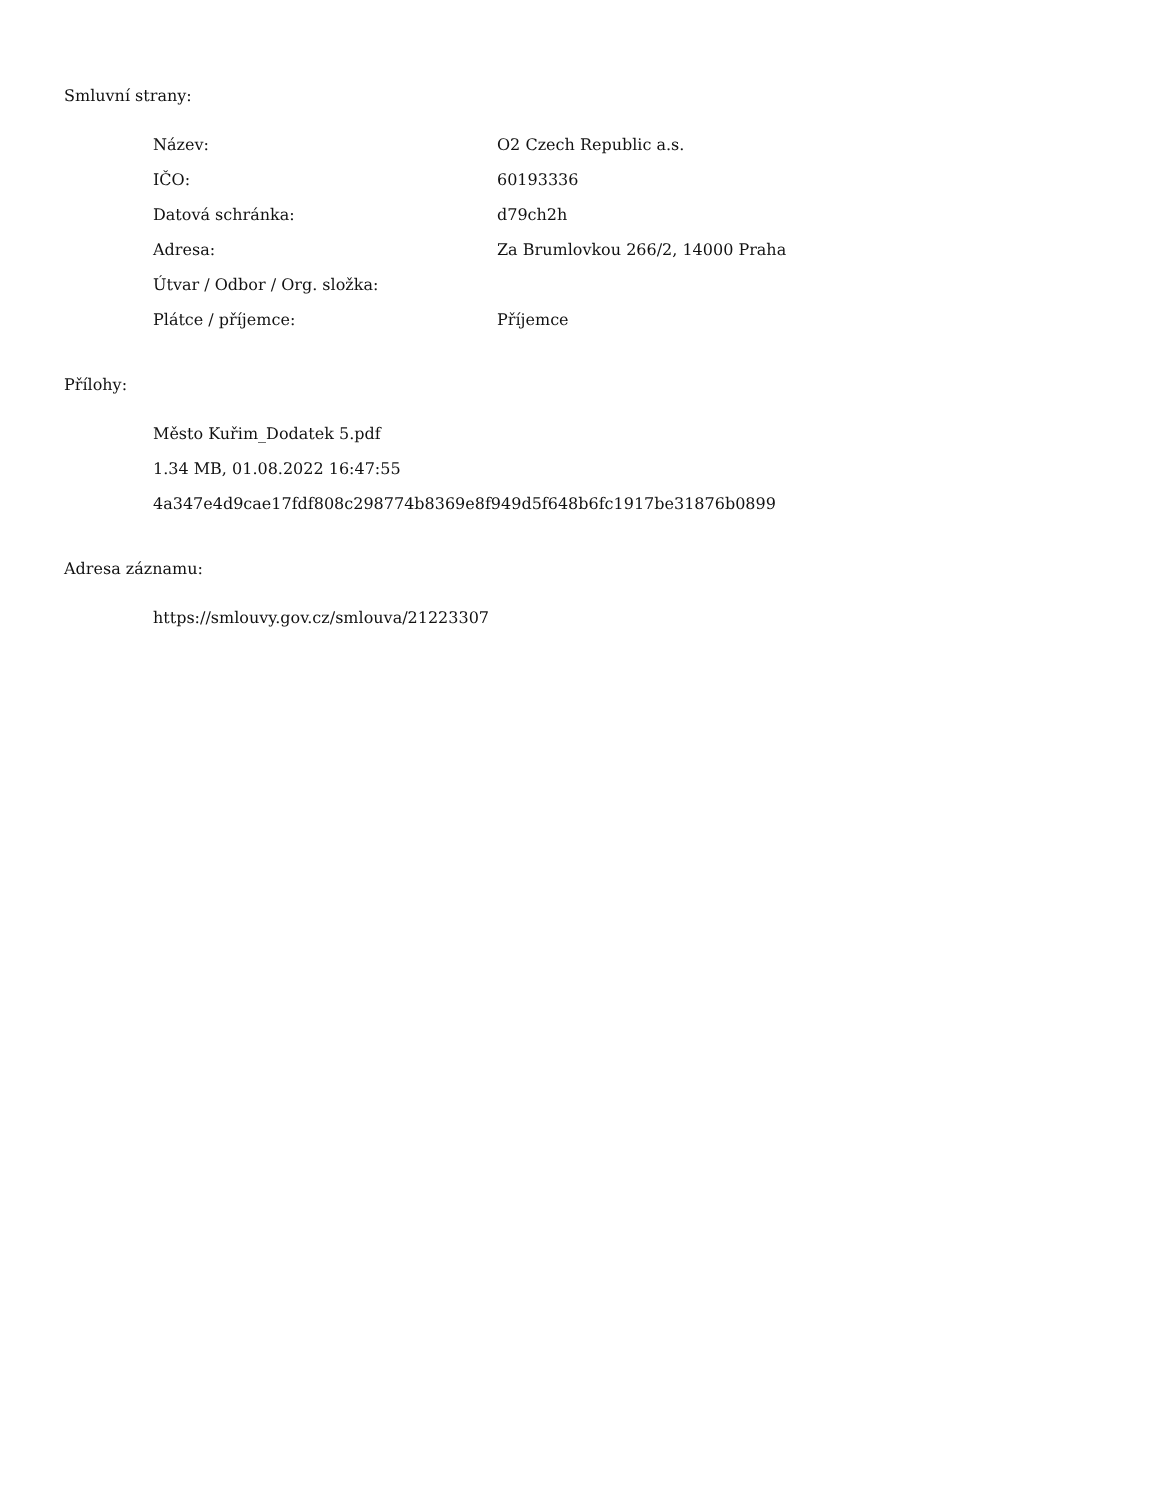Smluvní strany:
| Název: | O2 Czech Republic a.s. |
| IČO: | 60193336 |
| Datová schránka: | d79ch2h |
| Adresa: | Za Brumlovkou 266/2, 14000 Praha |
| Útvar / Odbor / Org. složka: | |
| Plátce / příjemce: | Příjemce |
Přílohy:
Město Kuřim_Dodatek 5.pdf
1.34 MB, 01.08.2022 16:47:55
4a347e4d9cae17fdf808c298774b8369e8f949d5f648b6fc1917be31876b0899
Adresa záznamu:
https://smlouvy.gov.cz/smlouva/21223307